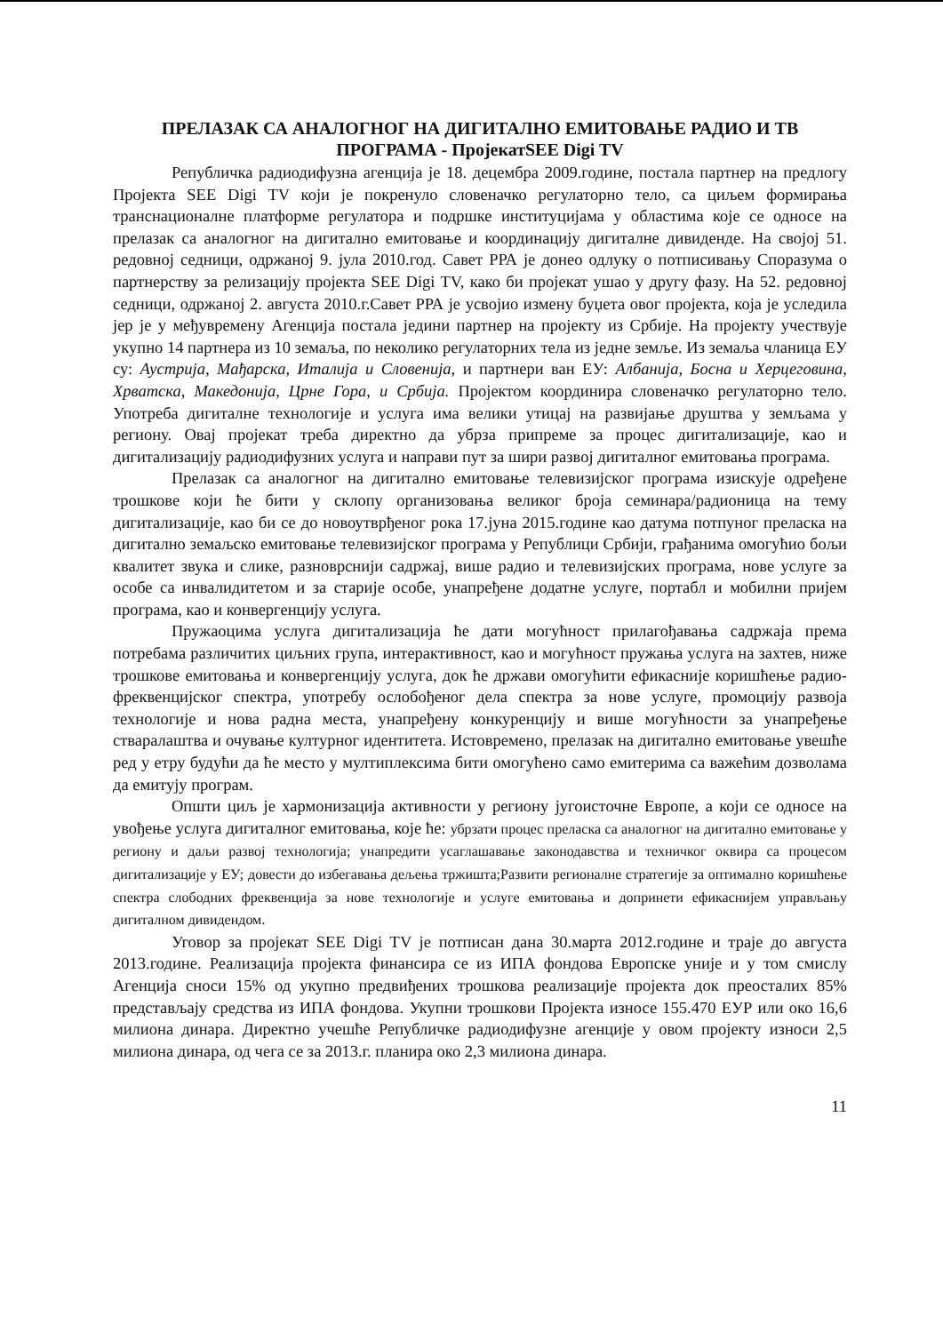ПРЕЛАЗАК СА АНАЛОГНОГ НА ДИГИТАЛНО ЕМИТОВАЊЕ РАДИО И ТВ ПРОГРАМА - ПројекатSEE Digi TV
Републичка радиодифузна агенција је 18. децембра 2009.године, постала партнер на предлогу Пројекта SEE Digi TV који је покренуло словеначко регулаторно тело, са циљем формирања транснационалне платформе регулатора и подршке институцијама у областима које се односе на прелазак са аналогног на дигитално емитовање и координацију дигиталне дивиденде. На својој 51. редовној седници, одржаној 9. јула 2010.год. Савет РРА је донео одлуку о потписивању Споразума о партнерству за релизацију пројекта SEE Digi TV, како би пројекат ушао у другу фазу. На 52. редовној седници, одржаној 2. августа 2010.г.Савет РРА је усвојио измену буџета овог пројекта, која је уследила јер је у међувремену Агенција постала једини партнер на пројекту из Србије. На пројекту учествује укупно 14 партнера из 10 земаља, по неколико регулаторних тела из једне земље. Из земаља чланица ЕУ су: Аустрија, Мађарска, Италија и Словенија, и партнери ван ЕУ: Албанија, Босна и Херцеговина, Хрватска, Македонија, Црне Гора, и Србија. Пројектом координира словеначко регулаторно тело. Употреба дигиталне технологије и услуга има велики утицај на развијање друштва у земљама у региону. Овај пројекат треба директно да убрза припреме за процес дигитализације, као и дигитализацију радиодифузних услуга и направи пут за шири развој дигиталног емитовања програма.
Прелазак са аналогног на дигитално емитовање телевизијског програма изискује одређене трошкове који ће бити у склопу организовања великог броја семинара/радионица на тему дигитализације, као би се до новоутврђеног рока 17.јуна 2015.године као датума потпуног преласка на дигитално земаљско емитовање телевизијског програма у Републици Србији, грађанима омогућио бољи квалитет звука и слике, разноврснији садржај, више радио и телевизијских програма, нове услуге за особе са инвалидитетом и за старије особе, унапређене додатне услуге, портабл и мобилни пријем програма, као и конвергенцију услуга.
Пружаоцима услуга дигитализација ће дати могућност прилагођавања садржаја према потребама различитих циљних група, интерактивност, као и могућност пружања услуга на захтев, ниже трошкове емитовања и конвергенцију услуга, док ће држави омогућити ефикасније коришћење радио-фреквенцијског спектра, употребу ослобођеног дела спектра за нове услуге, промоцију развоја технологије и нова радна места, унапређену конкуренцију и више могућности за унапређење стваралаштва и очување културног идентитета. Истовремено, прелазак на дигитално емитовање увешће ред у етру будући да ће место у мултиплексима бити омогућено само емитерима са важећим дозволама да емитују програм.
Општи циљ је хармонизација активности у региону југоисточне Европе, а који се односе на увођење услуга дигиталног емитовања, које ће: убрзати процес преласка са аналогног на дигитално емитовање у региону и даљи развој технологија; унапредити усаглашавање законодавства и техничког оквира са процесом дигитализације у ЕУ; довести до избегавања дељења тржишта;Развити регионалне стратегије за оптимално коришћење спектра слободних фреквенција за нове технологије и услуге емитовања и допринети ефикаснијем управљању дигиталном дивидендом.
Уговор за пројекат SEE Digi TV је потписан дана 30.марта 2012.године и траје до августа 2013.године. Реализација пројекта финансира се из ИПА фондова Европске уније и у том смислу Агенција сноси 15% од укупно предвиђених трошкова реализације пројекта док преосталих 85% представљају средства из ИПА фондова. Укупни трошкови Пројекта износе 155.470 ЕУР или око 16,6 милиона динара. Директно учешће Републичке радиодифузне агенције у овом пројекту износи 2,5 милиона динара, од чега се за 2013.г. планира око 2,3 милиона динара.
11